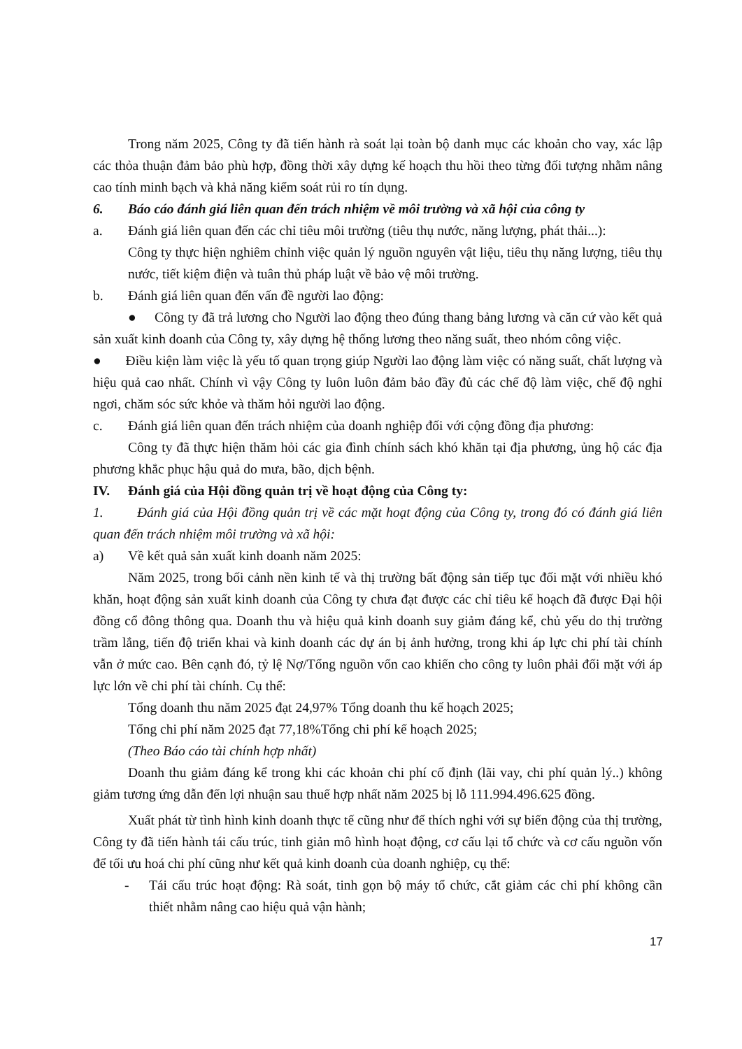Trong năm 2025, Công ty đã tiến hành rà soát lại toàn bộ danh mục các khoản cho vay, xác lập các thỏa thuận đảm bảo phù hợp, đồng thời xây dựng kế hoạch thu hồi theo từng đối tượng nhằm nâng cao tính minh bạch và khả năng kiểm soát rủi ro tín dụng.
6. Báo cáo đánh giá liên quan đến trách nhiệm về môi trường và xã hội của công ty
a. Đánh giá liên quan đến các chỉ tiêu môi trường (tiêu thụ nước, năng lượng, phát thải...):
Công ty thực hiện nghiêm chỉnh việc quản lý nguồn nguyên vật liệu, tiêu thụ năng lượng, tiêu thụ nước, tiết kiệm điện và tuân thủ pháp luật về bảo vệ môi trường.
b. Đánh giá liên quan đến vấn đề người lao động:
● Công ty đã trả lương cho Người lao động theo đúng thang bảng lương và căn cứ vào kết quả sản xuất kinh doanh của Công ty, xây dựng hệ thống lương theo năng suất, theo nhóm công việc.
● Điều kiện làm việc là yếu tố quan trọng giúp Người lao động làm việc có năng suất, chất lượng và hiệu quả cao nhất. Chính vì vậy Công ty luôn luôn đảm bảo đầy đủ các chế độ làm việc, chế độ nghỉ ngơi, chăm sóc sức khỏe và thăm hỏi người lao động.
c. Đánh giá liên quan đến trách nhiệm của doanh nghiệp đối với cộng đồng địa phương:
Công ty đã thực hiện thăm hỏi các gia đình chính sách khó khăn tại địa phương, ủng hộ các địa phương khắc phục hậu quả do mưa, bão, dịch bệnh.
IV. Đánh giá của Hội đồng quản trị về hoạt động của Công ty:
1. Đánh giá của Hội đồng quản trị về các mặt hoạt động của Công ty, trong đó có đánh giá liên quan đến trách nhiệm môi trường và xã hội:
a) Về kết quả sản xuất kinh doanh năm 2025:
Năm 2025, trong bối cảnh nền kinh tế và thị trường bất động sản tiếp tục đối mặt với nhiều khó khăn, hoạt động sản xuất kinh doanh của Công ty chưa đạt được các chỉ tiêu kế hoạch đã được Đại hội đồng cổ đông thông qua. Doanh thu và hiệu quả kinh doanh suy giảm đáng kể, chủ yếu do thị trường trầm lắng, tiến độ triển khai và kinh doanh các dự án bị ảnh hưởng, trong khi áp lực chi phí tài chính vẫn ở mức cao. Bên cạnh đó, tỷ lệ Nợ/Tổng nguồn vốn cao khiến cho công ty luôn phải đối mặt với áp lực lớn về chi phí tài chính. Cụ thể:
Tổng doanh thu năm 2025 đạt 24,97% Tổng doanh thu kế hoạch 2025;
Tổng chi phí năm 2025 đạt 77,18%Tổng chi phí kế hoạch 2025;
(Theo Báo cáo tài chính hợp nhất)
Doanh thu giảm đáng kể trong khi các khoản chi phí cố định (lãi vay, chi phí quản lý..) không giảm tương ứng dẫn đến lợi nhuận sau thuế hợp nhất năm 2025 bị lỗ 111.994.496.625 đồng.
Xuất phát từ tình hình kinh doanh thực tế cũng như để thích nghi với sự biến động của thị trường, Công ty đã tiến hành tái cấu trúc, tinh giản mô hình hoạt động, cơ cấu lại tổ chức và cơ cấu nguồn vốn để tối ưu hoá chi phí cũng như kết quả kinh doanh của doanh nghiệp, cụ thể:
- Tái cấu trúc hoạt động: Rà soát, tinh gọn bộ máy tổ chức, cắt giảm các chi phí không cần thiết nhằm nâng cao hiệu quả vận hành;
17